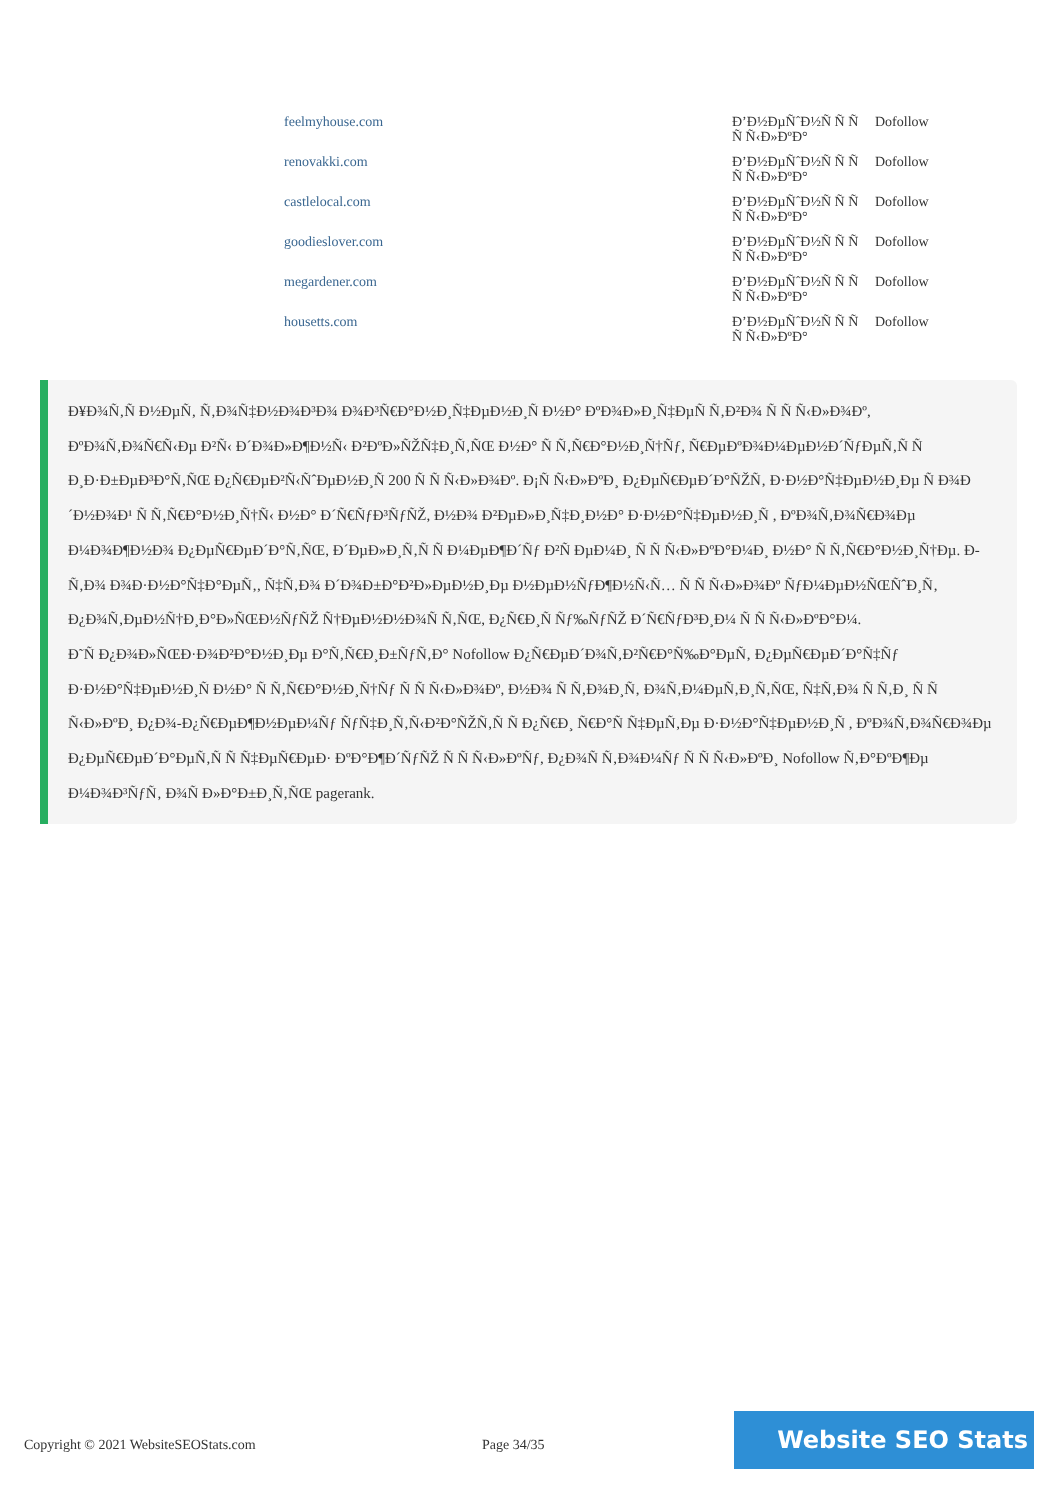| feelmyhouse.com | Ð’Ð½ÐµÑˆÐ½Ñ Ñ Ñ Ñ Ñ‹Ð»ÐºÐ° | Dofollow |
| renovakki.com | Ð’Ð½ÐµÑˆÐ½Ñ Ñ Ñ Ñ Ñ‹Ð»ÐºÐ° | Dofollow |
| castlelocal.com | Ð’Ð½ÐµÑˆÐ½Ñ Ñ Ñ Ñ Ñ‹Ð»ÐºÐ° | Dofollow |
| goodieslover.com | Ð’Ð½ÐµÑˆÐ½Ñ Ñ Ñ Ñ Ñ‹Ð»ÐºÐ° | Dofollow |
| megardener.com | Ð’Ð½ÐµÑˆÐ½Ñ Ñ Ñ Ñ Ñ‹Ð»ÐºÐ° | Dofollow |
| housetts.com | Ð’Ð½ÐµÑˆÐ½Ñ Ñ Ñ Ñ Ñ‹Ð»ÐºÐ° | Dofollow |
Ð¥Ð¾Ñ‚Ñ Ð½ÐµÑ‚ Ñ‚Ð¾Ñ‡Ð½Ð¾Ð³Ð¾ Ð¾Ð³Ñ€Ð°Ð½Ð¸Ñ‡ÐµÐ½Ð¸Ñ Ð½Ð° ÐºÐ¾Ð»Ð¸Ñ‡ÐµÑ Ñ‚Ð²Ð¾ Ñ Ñ Ñ‹Ð»Ð¾Ðº, ÐºÐ¾Ñ‚Ð¾Ñ€Ñ‹Ðµ Ð²Ñ‹ Ð´Ð¾Ð»Ð¶Ð½Ñ‹ Ð²ÐºÐ»ÑŽÑ‡Ð¸Ñ‚ÑŒ Ð½Ð° Ñ Ñ‚Ñ€Ð°Ð½Ð¸Ñ†Ñƒ, Ñ€ÐµÐºÐ¾Ð¼ÐµÐ½Ð´ÑƒÐµÑ‚Ñ Ñ Ð¸Ð·Ð±ÐµÐ³Ð°Ñ‚ÑŒ Ð¿Ñ€ÐµÐ²Ñ‹ÑˆÐµÐ½Ð¸Ñ 200 Ñ Ñ Ñ‹Ð»Ð¾Ðº. Ð¡Ñ Ñ‹Ð»ÐºÐ¸ Ð¿ÐµÑ€ÐµÐ´Ð°ÑŽÑ‚ Ð·Ð½Ð°Ñ‡ÐµÐ½Ð¸Ðµ Ñ Ð¾Ð´Ð½Ð¾Ð¹ Ñ Ñ‚Ñ€Ð°Ð½Ð¸Ñ†Ñ‹ Ð½Ð° Ð´Ñ€ÑƒÐ³ÑƒÑŽ, Ð½Ð¾ Ð²ÐµÐ»Ð¸Ñ‡Ð¸Ð½Ð° Ð·Ð½Ð°Ñ‡ÐµÐ½Ð¸Ñ , ÐºÐ¾Ñ‚Ð¾Ñ€Ð¾Ðµ Ð¼Ð¾Ð¶Ð½Ð¾ Ð¿ÐµÑ€ÐµÐ´Ð°Ñ‚ÑŒ, Ð´ÐµÐ»Ð¸Ñ‚Ñ Ñ Ð¼ÐµÐ¶Ð´Ñƒ Ð²Ñ ÐµÐ¼Ð¸ Ñ Ñ Ñ‹Ð»ÐºÐ°Ð¼Ð¸ Ð½Ð° Ñ Ñ‚Ñ€Ð°Ð½Ð¸Ñ†Ðµ. Ð­Ñ‚Ð¾ Ð¾Ð·Ð½Ð°Ñ‡Ð°ÐµÑ‚, Ñ‡Ñ‚Ð¾ Ð´Ð¾Ð±Ð°Ð²Ð»ÐµÐ½Ð¸Ðµ Ð½ÐµÐ½ÑƒÐ¶Ð½Ñ‹Ñ… Ñ Ñ Ñ‹Ð»Ð¾Ðº ÑƒÐ¼ÐµÐ½ÑŒÑˆÐ¸Ñ‚ Ð¿Ð¾Ñ‚ÐµÐ½Ñ†Ð¸Ð°Ð»ÑŒÐ½ÑƒÑŽ Ñ†ÐµÐ½Ð½Ð¾Ñ Ñ‚ÑŒ, Ð¿Ñ€Ð¸Ñ Ñƒ‰ÑƒÑŽ Ð´Ñ€ÑƒÐ³Ð¸Ð¼ Ñ Ñ Ñ‹Ð»ÐºÐ°Ð¼.
Ð˜Ñ Ð¿Ð¾Ð»ÑŒÐ·Ð¾Ð²Ð°Ð½Ð¸Ðµ Ð°Ñ‚Ñ€Ð¸Ð±ÑƒÑ‚Ð° Nofollow Ð¿Ñ€ÐµÐ´Ð¾Ñ‚Ð²Ñ€Ð°Ñ‰Ð°ÐµÑ‚ Ð¿ÐµÑ€ÐµÐ´Ð°Ñ‡Ñƒ Ð·Ð½Ð°Ñ‡ÐµÐ½Ð¸Ñ Ð½Ð° Ñ Ñ‚Ñ€Ð°Ð½Ð¸Ñ†Ñƒ Ñ Ñ Ñ‹Ð»Ð¾Ðº, Ð½Ð¾ Ñ Ñ‚Ð¾Ð¸Ñ‚ Ð¾Ñ‚Ð¼ÐµÑ‚Ð¸Ñ‚ÑŒ, Ñ‡Ñ‚Ð¾ Ñ Ñ‚Ð¸ Ñ Ñ Ñ‹Ð»ÐºÐ¸ Ð¿Ð¾-Ð¿Ñ€ÐµÐ¶Ð½ÐµÐ¼Ñƒ ÑƒÑ‡Ð¸Ñ‚Ñ‹Ð²Ð°ÑŽÑ‚Ñ Ñ Ð¿Ñ€Ð¸ Ñ€Ð°Ñ Ñ‡ÐµÑ‚Ðµ Ð·Ð½Ð°Ñ‡ÐµÐ½Ð¸Ñ , ÐºÐ¾Ñ‚Ð¾Ñ€Ð¾Ðµ Ð¿ÐµÑ€ÐµÐ´Ð°ÐµÑ‚Ñ Ñ Ñ‡ÐµÑ€ÐµÐ· ÐºÐ°Ð¶Ð´ÑƒÑŽ Ñ Ñ Ñ‹Ð»ÐºÑƒ, Ð¿Ð¾Ñ Ñ‚Ð¾Ð¼Ñƒ Ñ Ñ Ñ‹Ð»ÐºÐ¸ Nofollow Ñ‚Ð°ÐºÐ¶Ðµ Ð¼Ð¾Ð³ÑƒÑ‚ Ð¾Ñ Ð»Ð°Ð±Ð¸Ñ‚ÑŒ pagerank.
Copyright © 2021 WebsiteSEOStats.com
Page 34/35
Website SEO Stats